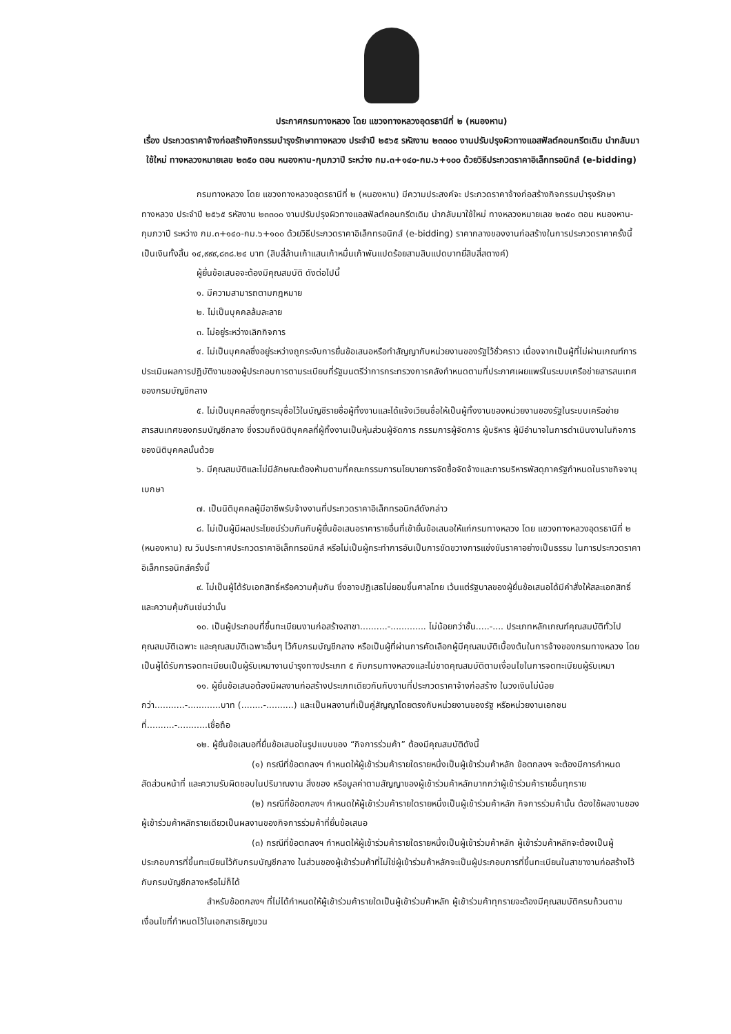ประกาศกรมทางหลวง โดย แขวงทางหลวงอุดรธานีที่ ๒ (หนองหาน)
เรื่อง ประกวดราคาจ้างก่อสร้างกิจกรรมบำรุงรักษาทางหลวง ประจำปี ๒๕๖๕ รหัสงาน ๒๓๓๐๐ งานปรับปรุงผิวทางแอสฟัลต์คอนกรีตเดิม นำกลับมาใช้ใหม่ ทางหลวงหมายเลข ๒๓๕๐ ตอน หนองหาน-กุมภวาปี ระหว่าง กม.๓+๑๔๐-กม.๖+๑๐๐ ด้วยวิธีประกวดราคาอิเล็กทรอนิกส์ (e-bidding)
กรมทางหลวง โดย แขวงทางหลวงอุดรธานีที่ ๒ (หนองหาน) มีความประสงค์จะ ประกวดราคาจ้างก่อสร้างกิจกรรมบำรุงรักษาทางหลวง ประจำปี ๒๕๖๕ รหัสงาน ๒๓๓๐๐ งานปรับปรุงผิวทางแอสฟัลต์คอนกรีตเดิม นำกลับมาใช้ใหม่ ทางหลวงหมายเลข ๒๓๕๐ ตอน หนองหาน-กุมภวาปี ระหว่าง กม.๓+๑๔๐-กม.๖+๑๐๐ ด้วยวิธีประกวดราคาอิเล็กทรอนิกส์ (e-bidding) ราคากลางของงานก่อสร้างในการประกวดราคาครั้งนี้เป็นเงินทั้งสิ้น ๑๔,๙๙๙,๘๓๘.๒๔ บาท (สิบสี่ล้านเก้าแสนเก้าหมื่นเก้าพันแปดร้อยสามสิบแปดบาทยี่สิบสี่สตางค์)
ผู้ยื่นข้อเสนอจะต้องมีคุณสมบัติ ดังต่อไปนี้
๑. มีความสามารถตามกฎหมาย
๒. ไม่เป็นบุคคลล้มละลาย
๓. ไม่อยู่ระหว่างเลิกกิจการ
๔. ไม่เป็นบุคคลซึ่งอยู่ระหว่างถูกระงับการยื่นข้อเสนอหรือทำสัญญากับหน่วยงานของรัฐไว้ชั่วคราว เนื่องจากเป็นผู้ที่ไม่ผ่านเกณฑ์การประเมินผลการปฏิบัติงานของผู้ประกอบการตามระเบียบที่รัฐมนตรีว่าการกระทรวงการคลังกำหนดตามที่ประกาศเผยแพร่ในระบบเครือข่ายสารสนเทศของกรมบัญชีกลาง
๕. ไม่เป็นบุคคลซึ่งถูกระบุชื่อไว้ในบัญชีรายชื่อผู้ทิ้งงานและได้แจ้งเวียนชื่อให้เป็นผู้ทิ้งงานของหน่วยงานของรัฐในระบบเครือข่ายสารสนเทศของกรมบัญชีกลาง ซึ่งรวมถึงนิติบุคคลที่ผู้ทิ้งงานเป็นหุ้นส่วนผู้จัดการ กรรมการผู้จัดการ ผู้บริหาร ผู้มีอำนาจในการดำเนินงานในกิจการของนิติบุคคลนั้นด้วย
๖. มีคุณสมบัติและไม่มีลักษณะต้องห้ามตามที่คณะกรรมการนโยบายการจัดซื้อจัดจ้างและการบริหารพัสดุภาครัฐกำหนดในราชกิจจานุเบกษา
๗. เป็นนิติบุคคลผู้มีอาชีพรับจ้างงานที่ประกวดราคาอิเล็กทรอนิกส์ดังกล่าว
๘. ไม่เป็นผู้มีผลประโยชน์ร่วมกันกับผู้ยื่นข้อเสนอราคารายอื่นที่เข้ายื่นข้อเสนอให้แก่กรมทางหลวง โดย แขวงทางหลวงอุดรธานีที่ ๒ (หนองหาน) ณ วันประกาศประกวดราคาอิเล็กทรอนิกส์ หรือไม่เป็นผู้กระทำการอันเป็นการขัดขวางการแข่งขันราคาอย่างเป็นธรรม ในการประกวดราคาอิเล็กทรอนิกส์ครั้งนี้
๙. ไม่เป็นผู้ได้รับเอกสิทธิ์หรือความคุ้มกัน ซึ่งอาจปฏิเสธไม่ยอมขึ้นศาลไทย เว้นแต่รัฐบาลของผู้ยื่นข้อเสนอได้มีคำสั่งให้สละเอกสิทธิ์และความคุ้มกันเช่นว่านั้น
๑๐. เป็นผู้ประกอบที่ขึ้นทะเบียนงานก่อสร้างสาขา..........-............. ไม่น้อยกว่าชั้น.....-.... ประเภทหลักเกณฑ์คุณสมบัติทั่วไป คุณสมบัติเฉพาะ และคุณสมบัติเฉพาะอื่นๆ ไว้กับกรมบัญชีกลาง หรือเป็นผู้ที่ผ่านการคัดเลือกผู้มีคุณสมบัติเบื้องต้นในการจ้างของกรมทางหลวง โดยเป็นผู้ได้รับการจดทะเบียนเป็นผู้รับเหมางานบำรุงทางประเภท ๕ กับกรมทางหลวงและไม่ขาดคุณสมบัติตามเงื่อนไขในการจดทะเบียนผู้รับเหมา
๑๑. ผู้ยื่นข้อเสนอต้องมีผลงานก่อสร้างประเภทเดียวกันกับงานที่ประกวดราคาจ้างก่อสร้าง ในวงเงินไม่น้อยกว่า...........-............บาท (........-..........) และเป็นผลงานที่เป็นคู่สัญญาโดยตรงกับหน่วยงานของรัฐ หรือหน่วยงานเอกชนที่..........-...........เชื่อถือ
๑๒. ผู้ยื่นข้อเสนอที่ยื่นข้อเสนอในรูปแบบของ “กิจการร่วมค้า” ต้องมีคุณสมบัติดังนี้
(๑) กรณีที่ข้อตกลงฯ กำหนดให้ผู้เข้าร่วมค้ารายใดรายหนึ่งเป็นผู้เข้าร่วมค้าหลัก ข้อตกลงฯ จะต้องมีการกำหนดสัดส่วนหน้าที่ และความรับผิดชอบในปริมาณงาน สิ่งของ หรือมูลค่าตามสัญญาของผู้เข้าร่วมค้าหลักมากกว่าผู้เข้าร่วมค้ารายอื่นทุกราย
(๒) กรณีที่ข้อตกลงฯ กำหนดให้ผู้เข้าร่วมค้ารายใดรายหนึ่งเป็นผู้เข้าร่วมค้าหลัก กิจการร่วมค้านั้น ต้องใช้ผลงานของผู้เข้าร่วมค้าหลักรายเดียวเป็นผลงานของกิจการร่วมค้าที่ยื่นข้อเสนอ
(๓) กรณีที่ข้อตกลงฯ กำหนดให้ผู้เข้าร่วมค้ารายใดรายหนึ่งเป็นผู้เข้าร่วมค้าหลัก ผู้เข้าร่วมค้าหลักจะต้องเป็นผู้ประกอบการที่ขึ้นทะเบียนไว้กับกรมบัญชีกลาง ในส่วนของผู้เข้าร่วมค้าที่ไม่ใช่ผู้เข้าร่วมค้าหลักจะเป็นผู้ประกอบการที่ขึ้นทะเบียนในสาขางานก่อสร้างไว้กับกรมบัญชีกลางหรือไม่ก็ได้
สำหรับข้อตกลงฯ ที่ไม่ได้กำหนดให้ผู้เข้าร่วมค้ารายใดเป็นผู้เข้าร่วมค้าหลัก ผู้เข้าร่วมค้าทุกรายจะต้องมีคุณสมบัติครบถ้วนตามเงื่อนไขที่กำหนดไว้ในเอกสารเชิญชวน